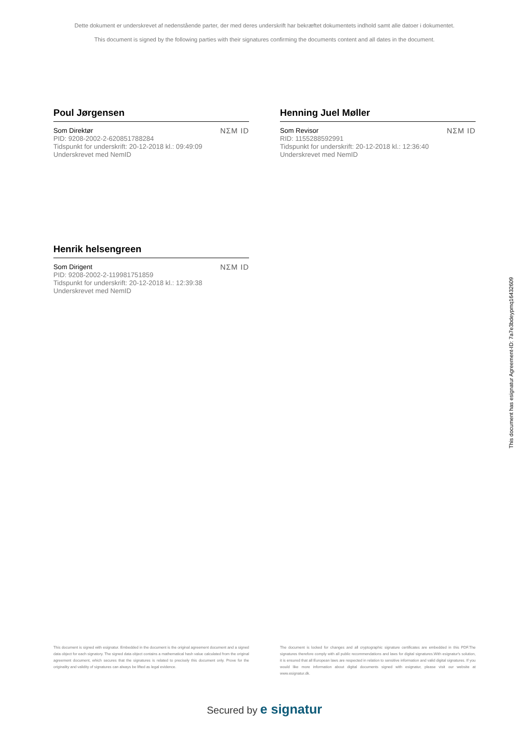Dette dokument er underskrevet af nedenstående parter, der med deres underskrift har bekræftet dokumentets indhold samt alle datoer i dokumentet.
This document is signed by the following parties with their signatures confirming the documents content and all dates in the document.
Poul Jørgensen
Som Direktør
PID: 9208-2002-2-620851788284
Tidspunkt for underskrift: 20-12-2018 kl.: 09:49:09
Underskrevet med NemID
NΣM ID
Henning Juel Møller
Som Revisor
RID: 1155288592991
Tidspunkt for underskrift: 20-12-2018 kl.: 12:36:40
Underskrevet med NemID
NΣM ID
Henrik helsengreen
Som Dirigent
PID: 9208-2002-2-119981751859
Tidspunkt for underskrift: 20-12-2018 kl.: 12:39:38
Underskrevet med NemID
NΣM ID
This document has esignatur Agreement-ID: 7a7e3bdeypmq16432609
This document is signed with esignatur. Embedded in the document is the original agreement document and a signed data object for each signatory. The signed data object contains a mathematical hash value calculated from the original agreement document, which secures that the signatures is related to precisely this document only. Prove for the originality and validity of signatures can always be lifted as legal evidence.
The document is locked for changes and all cryptographic signature certificates are embedded in this PDF.The signatures therefore comply with all public recommendations and laws for digital signatures.With esignatur's solution, it is ensured that all European laws are respected in relation to sensitive information and valid digital signatures. If you would like more information about digital documents signed with esignatur, please visit our website at www.esignatur.dk.
Secured by e signatur